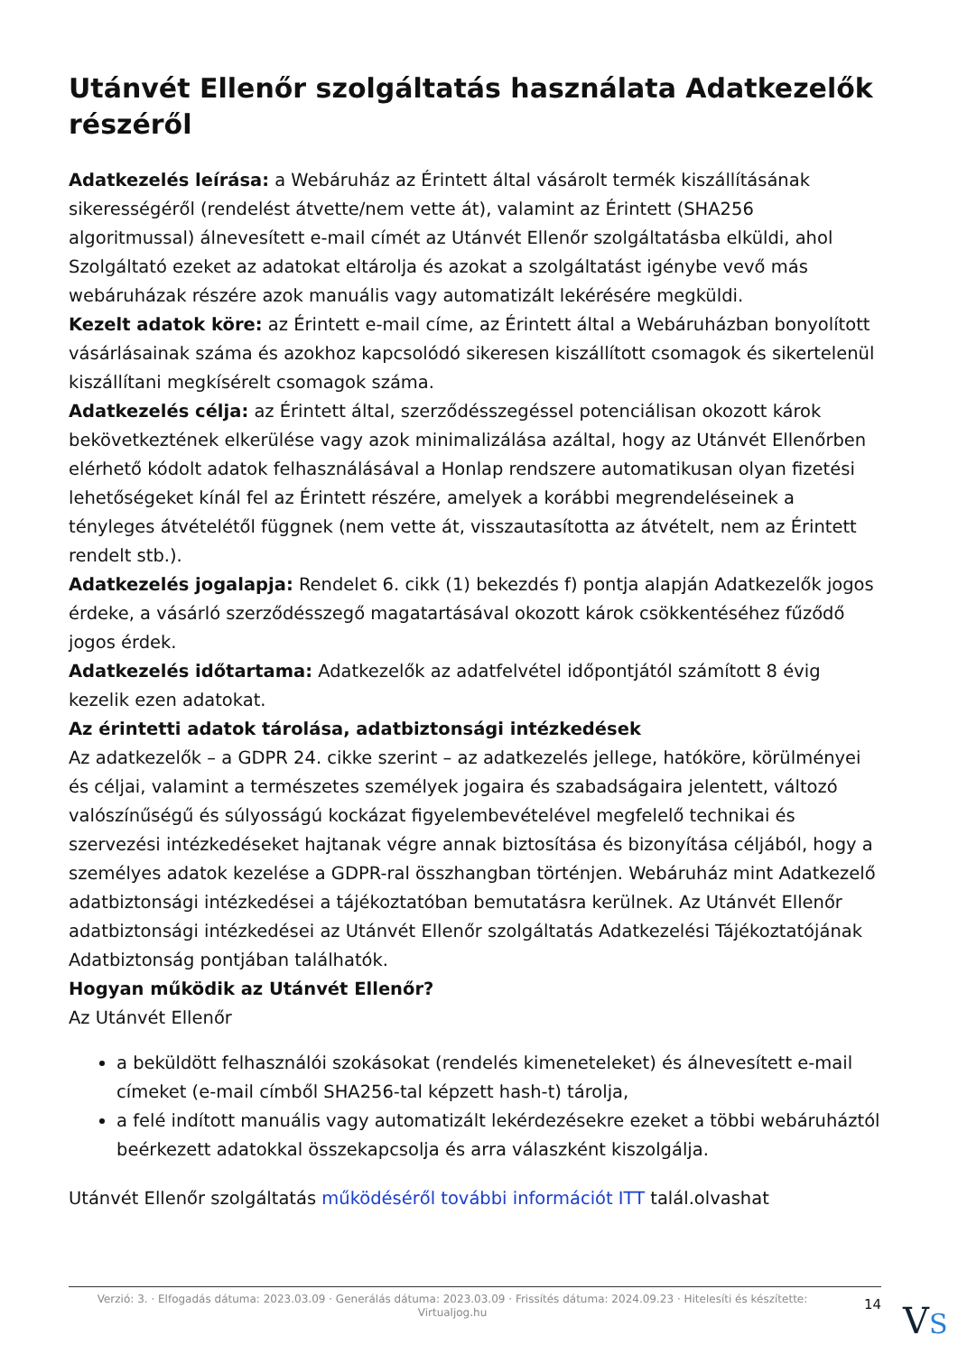Utánvét Ellenőr szolgáltatás használata Adatkezelők részéről
Adatkezelés leírása: a Webáruház az Érintett által vásárolt termék kiszállításának sikerességéről (rendelést átvette/nem vette át), valamint az Érintett (SHA256 algoritmussal) álnevesített e-mail címét az Utánvét Ellenőr szolgáltatásba elküldi, ahol Szolgáltató ezeket az adatokat eltárolja és azokat a szolgáltatást igénybe vevő más webáruházak részére azok manuális vagy automatizált lekérésére megküldi.
Kezelt adatok köre: az Érintett e-mail címe, az Érintett által a Webáruházban bonyolított vásárlásainak száma és azokhoz kapcsolódó sikeresen kiszállított csomagok és sikertelenül kiszállítani megkísérelt csomagok száma.
Adatkezelés célja: az Érintett által, szerződésszegéssel potenciálisan okozott károk bekövetkeztének elkerülése vagy azok minimalizálása azáltal, hogy az Utánvét Ellenőrben elérhető kódolt adatok felhasználásával a Honlap rendszere automatikusan olyan fizetési lehetőségeket kínál fel az Érintett részére, amelyek a korábbi megrendeléseinek a tényleges átvételétől függnek (nem vette át, visszautasította az átvételt, nem az Érintett rendelt stb.).
Adatkezelés jogalapja: Rendelet 6. cikk (1) bekezdés f) pontja alapján Adatkezelők jogos érdeke, a vásárló szerződésszegő magatartásával okozott károk csökkentéséhez fűződő jogos érdek.
Adatkezelés időtartama: Adatkezelők az adatfelvétel időpontjától számított 8 évig kezelik ezen adatokat.
Az érintetti adatok tárolása, adatbiztonsági intézkedések
Az adatkezelők – a GDPR 24. cikke szerint – az adatkezelés jellege, hatóköre, körülményei és céljai, valamint a természetes személyek jogaira és szabadságaira jelentett, változó valószínűségű és súlyosságú kockázat figyelembevételével megfelelő technikai és szervezési intézkedéseket hajtanak végre annak biztosítása és bizonyítása céljából, hogy a személyes adatok kezelése a GDPR-ral összhangban történjen. Webáruház mint Adatkezelő adatbiztonsági intézkedései a tájékoztatóban bemutatásra kerülnek. Az Utánvét Ellenőr adatbiztonsági intézkedései az Utánvét Ellenőr szolgáltatás Adatkezelési Tájékoztatójának Adatbiztonság pontjában találhatók.
Hogyan működik az Utánvét Ellenőr?
Az Utánvét Ellenőr
a beküldött felhasználói szokásokat (rendelés kimeneteleket) és álnevesített e-mail címeket (e-mail címből SHA256-tal képzett hash-t) tárolja,
a felé indított manuális vagy automatizált lekérdezésekre ezeket a többi webáruháztól beérkezett adatokkal összekapcsolja és arra válaszként kiszolgálja.
Utánvét Ellenőr szolgáltatás működéséről további információt ITT talál.olvashat
Verzió: 3. · Elfogadás dátuma: 2023.03.09 · Generálás dátuma: 2023.03.09 · Frissítés dátuma: 2024.09.23 · Hitelesíti és készítette: Virtualjog.hu
14
VS